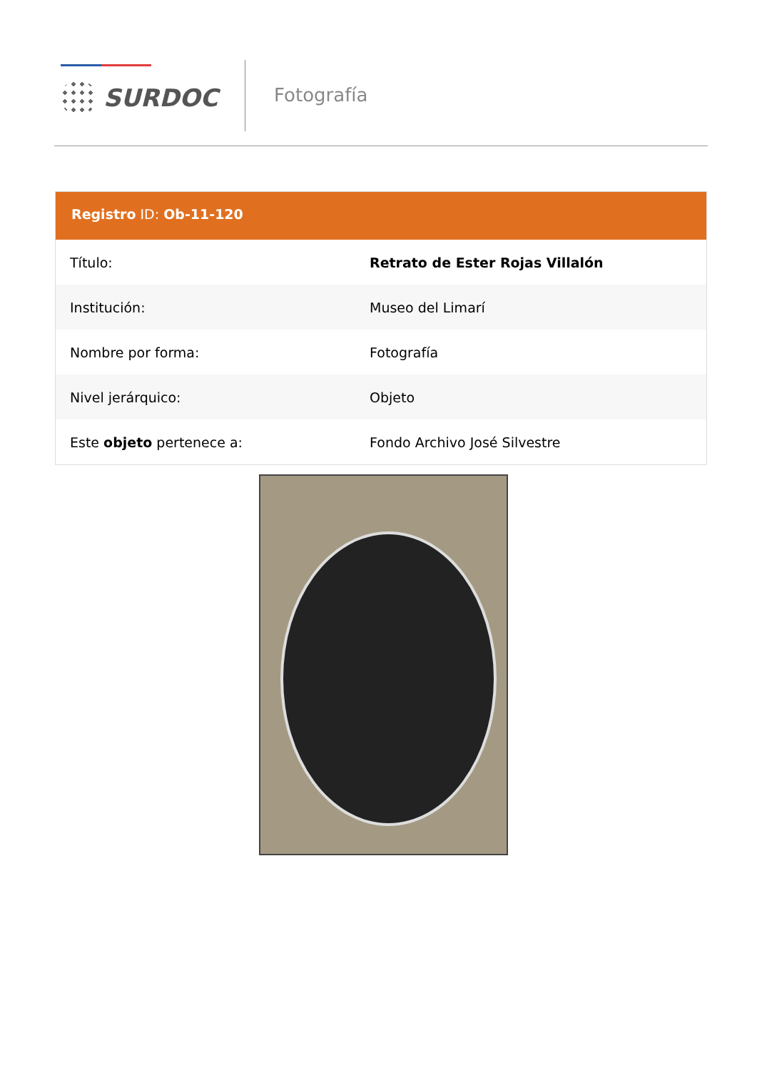SURDOC Fotografía
Registro ID: Ob-11-120
| Título: | Retrato de Ester Rojas Villalón |
| Institución: | Museo del Limarí |
| Nombre por forma: | Fotografía |
| Nivel jerárquico: | Objeto |
| Este objeto pertenece a: | Fondo Archivo José Silvestre |